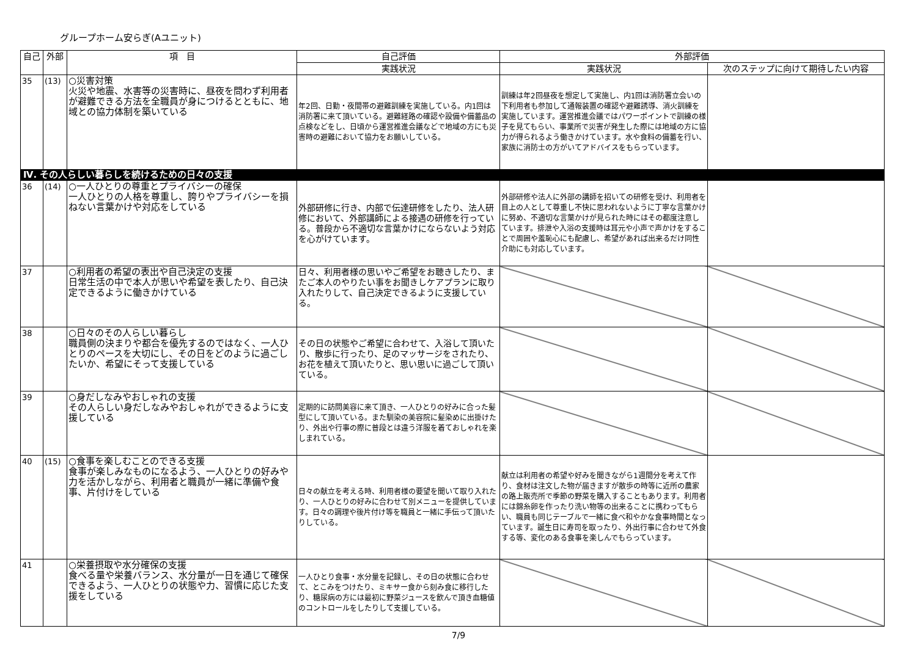グループホーム安らぎ(Aユニット)
| 自己 | 外部 | 項 目 | 自己評価 | 外部評価 | |
| --- | --- | --- | --- | --- | --- |
| | | | 実践状況 | 実践状況 | 次のステップに向けて期待したい内容 |
| 35 | (13) | ○災害対策 火災や地震、水害等の災害時に、昼夜を問わず利用者が避難できる方法を全職員が身につけるとともに、地域との協力体制を築いている | 年2回、日勤・夜間帯の避難訓練を実施している。内1回は消防署に来て頂いている。避難経路の確認や設備や備蓄品の点検などをし、日頃から運営推進会議などで地域の方にも災害時の避難において協力をお願いしている。 | 訓練は年2回昼夜を想定して実施し、内1回は消防署立会いの下利用者も参加して通報装置の確認や避難誘導、消火訓練を実施しています。運営推進会議ではパワーポイントで訓練の様子を見てもらい、事業所で災害が発生した際には地域の方に協力が得られるよう働きかけています。水や食料の備蓄を行い、家族に消防士の方がいてアドバイスをもらっています。 | |
| Ⅳ. その人らしい暮らしを続けるための日々の支援 | | | | | |
| 36 | (14) | ○一人ひとりの尊重とプライバシーの確保 一人ひとりの人格を尊重し、誇りやプライバシーを損ねない言葉かけや対応をしている | 外部研修に行き、内部で伝達研修をしたり、法人研修において、外部講師による接遇の研修を行っている。普段から不適切な言葉かけにならないよう対応を心がけています。 | 外部研修や法人に外部の講師を招いての研修を受け、利用者を目上の人として尊重し不快に思われないように丁寧な言葉かけに努め、不適切な言葉かけが見られた時にはその都度注意しています。排泄や入浴の支援時は耳元や小声で声かけをすることで周囲や羞恥心にも配慮し、希望があれば出来るだけ同性介助にも対応しています。 | |
| 37 | | ○利用者の希望の表出や自己決定の支援 日常生活の中で本人が思いや希望を表したり、自己決定できるように働きかけている | 日々、利用者様の思いやご希望をお聴きしたり、またご本人のやりたい事をお聞きしケアプランに取り入れたりして、自己決定できるように支援している。 | | |
| 38 | | ○日々のその人らしい暮らし 職員側の決まりや都合を優先するのではなく、一人ひとりのペースを大切にし、その日をどのように過ごしたいか、希望にそって支援している | その日の状態やご希望に合わせて、入浴して頂いたり、散歩に行ったり、足のマッサージをされたり、お花を植えて頂いたりと、思い思いに過ごして頂いている。 | | |
| 39 | | ○身だしなみやおしゃれの支援 その人らしい身だしなみやおしゃれができるように支援している | 定期的に訪問美容に来て頂き、一人ひとりの好みに合った髪型にして頂いている。また馴染の美容院に髪染めに出掛けたり、外出や行事の際に普段とは違う洋服を着ておしゃれを楽しまれている。 | | |
| 40 | (15) | ○食事を楽しむことのできる支援 食事が楽しみなものになるよう、一人ひとりの好みや力を活かしながら、利用者と職員が一緒に準備や食事、片付けをしている | 日々の献立を考える時、利用者様の要望を聞いて取り入れたり、一人ひとりの好みに合わせて別メニューを提供しています。日々の調理や後片付け等を職員と一緒に手伝って頂いたりしている。 | 献立は利用者の希望や好みを聞きながら1週間分を考えて作り、食材は注文した物が届きますが散歩の時等に近所の農家の路上販売所で季節の野菜を購入することもあります。利用者には錦糸卵を作ったり洗い物等の出来ることに携わってもらい、職員も同じテーブルで一緒に食べ和やかな食事時間となっています。誕生日に寿司を取ったり、外出行事に合わせて外食する等、変化のある食事を楽しんでもらっています。 | |
| 41 | | ○栄養摂取や水分確保の支援 食べる量や栄養バランス、水分量が一日を通じて確保できるよう、一人ひとりの状態や力、習慣に応じた支援をしている | 一人ひとり食事・水分量を記録し、その日の状態に合わせて、とこみをつけたり、ミキサー食から刻み食に移行したり、糖尿病の方には最初に野菜ジュースを飲んで頂き血糖値のコントロールをしたりして支援している。 | | |
7/9